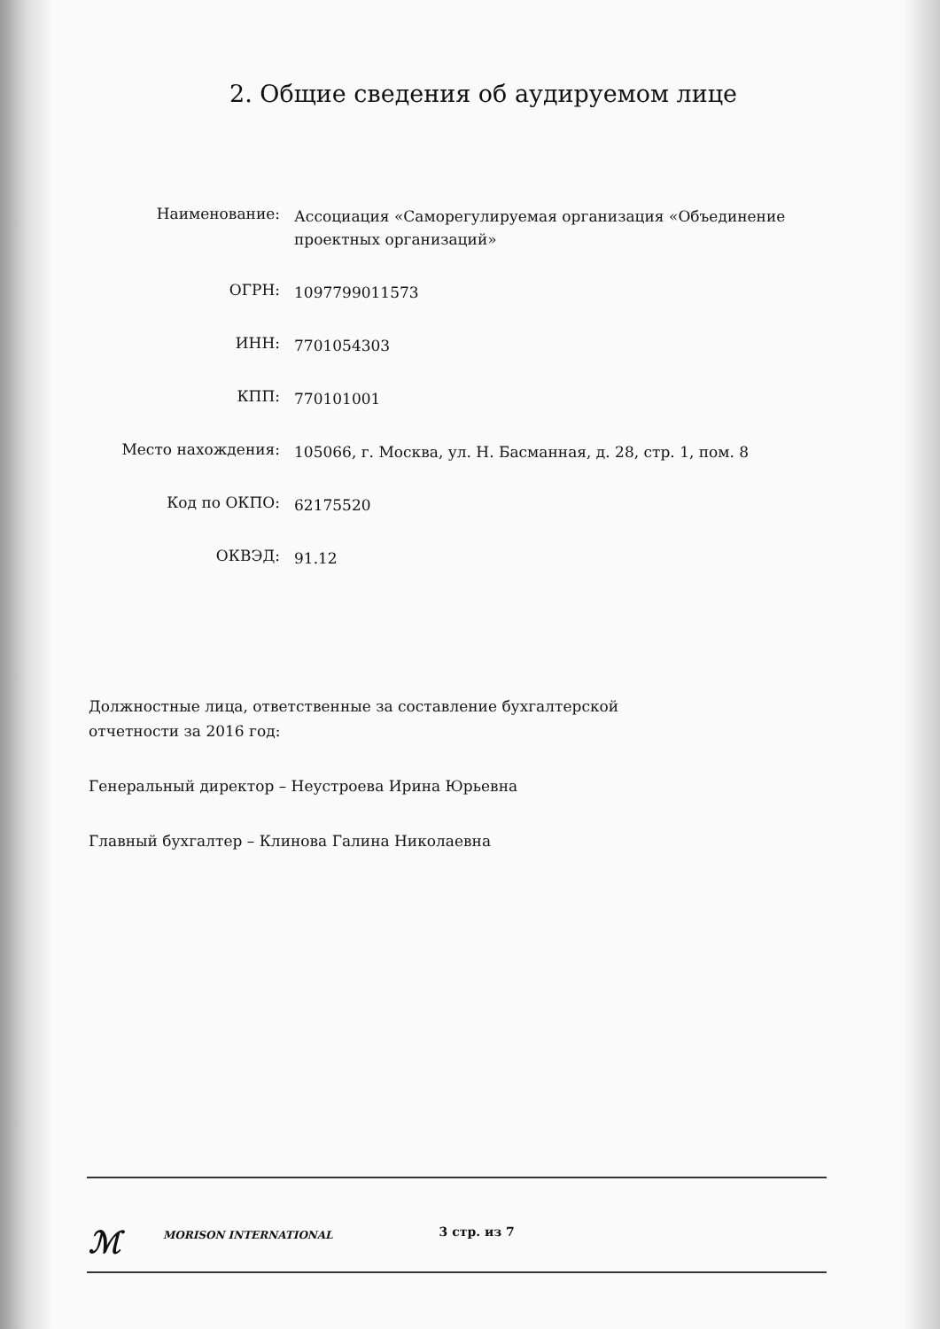2. Общие сведения об аудируемом лице
Наименование:
Ассоциация «Саморегулируемая организация «Объединение проектных организаций»
ОГРН:
1097799011573
ИНН:
7701054303
КПП:
770101001
Место нахождения:
105066, г. Москва, ул. Н. Басманная, д. 28, стр. 1, пом. 8
Код по ОКПО:
62175520
ОКВЭД:
91.12
Должностные лица, ответственные за составление бухгалтерской
отчетности за 2016 год:
Генеральный директор – Неустроева Ирина Юрьевна
Главный бухгалтер – Клинова Галина Николаевна
ℳ
MORISON INTERNATIONAL
3 стр. из 7